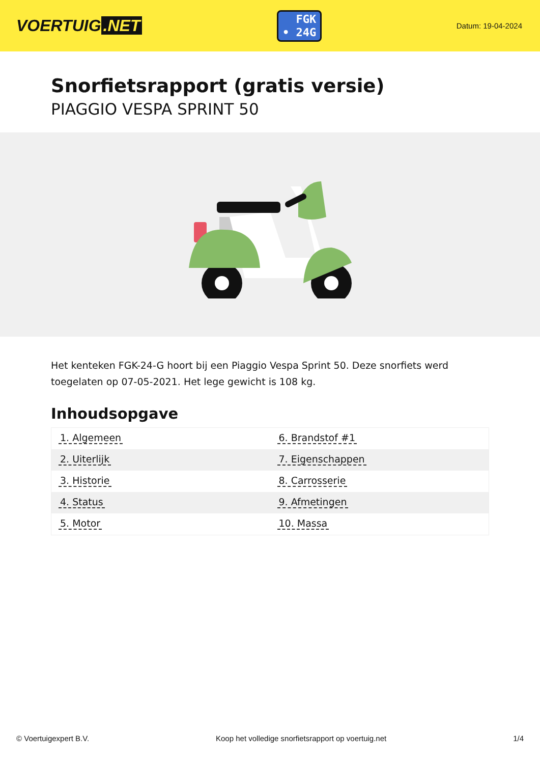VOERTUIG.NET
FGK
• 24G
Datum: 19-04-2024
Snorfietsrapport (gratis versie)
PIAGGIO VESPA SPRINT 50
Het kenteken FGK-24-G hoort bij een Piaggio Vespa Sprint 50. Deze snorfiets werd toegelaten op 07-05-2021. Het lege gewicht is 108 kg.
Inhoudsopgave
| 1. Algemeen | 6. Brandstof #1 |
| 2. Uiterlijk | 7. Eigenschappen |
| 3. Historie | 8. Carrosserie |
| 4. Status | 9. Afmetingen |
| 5. Motor | 10. Massa |
© Voertuigexpert B.V. Koop het volledige snorfietsrapport op voertuig.net 1/4